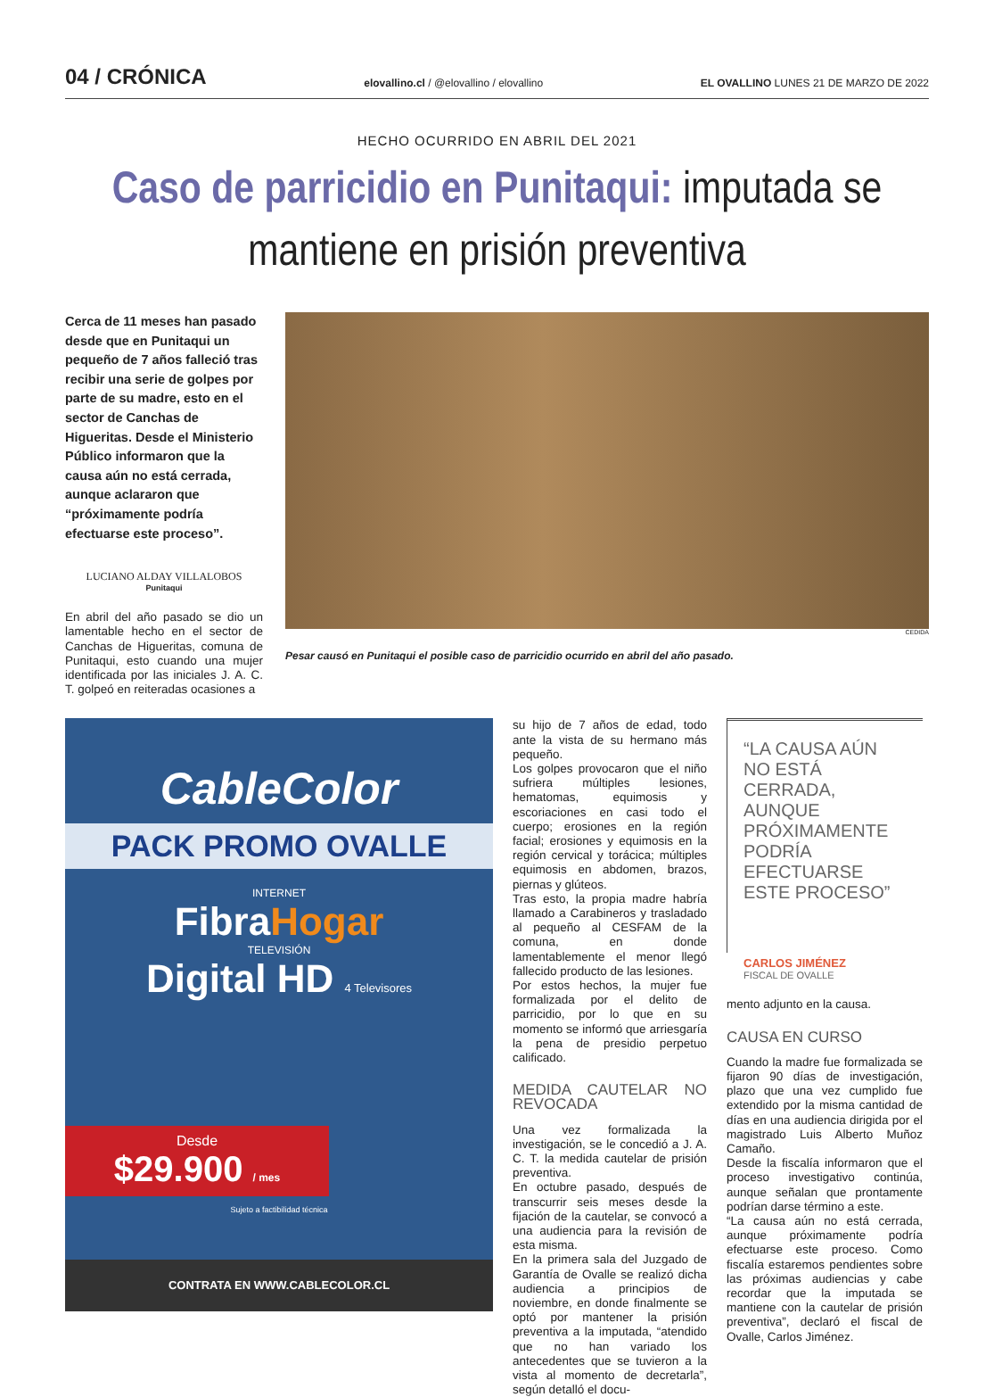04 / CRÓNICA
elovallino.cl / @elovallino / elovallino
EL OVALLINO LUNES 21 DE MARZO DE 2022
HECHO OCURRIDO EN ABRIL DEL 2021
Caso de parricidio en Punitaqui: imputada se mantiene en prisión preventiva
Cerca de 11 meses han pasado desde que en Punitaqui un pequeño de 7 años falleció tras recibir una serie de golpes por parte de su madre, esto en el sector de Canchas de Higueritas. Desde el Ministerio Público informaron que la causa aún no está cerrada, aunque aclararon que “próximamente podría efectuarse este proceso”.
LUCIANO ALDAY VILLALOBOS
Punitaqui
En abril del año pasado se dio un lamentable hecho en el sector de Canchas de Higueritas, comuna de Punitaqui, esto cuando una mujer identificada por las iniciales J. A. C. T. golpeó en reiteradas ocasiones a
CEDIDA
Pesar causó en Punitaqui el posible caso de parricidio ocurrido en abril del año pasado.
CableColor
PACK PROMO OVALLE
INTERNET
FibraHogar
TELEVISIÓN
Digital HD 4 Televisores
Desde
$29.900 / mes
Sujeto a factibilidad técnica
CONTRATA EN WWW.CABLECOLOR.CL
su hijo de 7 años de edad, todo ante la vista de su hermano más pequeño.
Los golpes provocaron que el niño sufriera múltiples lesiones, hematomas, equimosis y escoriaciones en casi todo el cuerpo; erosiones en la región facial; erosiones y equimosis en la región cervical y torácica; múltiples equimosis en abdomen, brazos, piernas y glúteos.
Tras esto, la propia madre habría llamado a Carabineros y trasladado al pequeño al CESFAM de la comuna, en donde lamentablemente el menor llegó fallecido producto de las lesiones.
Por estos hechos, la mujer fue formalizada por el delito de parricidio, por lo que en su momento se informó que arriesgaría la pena de presidio perpetuo calificado.
MEDIDA CAUTELAR NO REVOCADA
Una vez formalizada la investigación, se le concedió a J. A. C. T. la medida cautelar de prisión preventiva.
En octubre pasado, después de transcurrir seis meses desde la fijación de la cautelar, se convocó a una audiencia para la revisión de esta misma.
En la primera sala del Juzgado de Garantía de Ovalle se realizó dicha audiencia a principios de noviembre, en donde finalmente se optó por mantener la prisión preventiva a la imputada, “atendido que no han variado los antecedentes que se tuvieron a la vista al momento de decretarla”, según detalló el docu-
“LA CAUSA AÚN NO ESTÁ CERRADA, AUNQUE PRÓXIMAMENTE PODRÍA EFECTUARSE ESTE PROCESO”
CARLOS JIMÉNEZ
FISCAL DE OVALLE
mento adjunto en la causa.
CAUSA EN CURSO
Cuando la madre fue formalizada se fijaron 90 días de investigación, plazo que una vez cumplido fue extendido por la misma cantidad de días en una audiencia dirigida por el magistrado Luis Alberto Muñoz Camaño.
Desde la fiscalía informaron que el proceso investigativo continúa, aunque señalan que prontamente podrían darse término a este.
“La causa aún no está cerrada, aunque próximamente podría efectuarse este proceso. Como fiscalía estaremos pendientes sobre las próximas audiencias y cabe recordar que la imputada se mantiene con la cautelar de prisión preventiva”, declaró el fiscal de Ovalle, Carlos Jiménez.